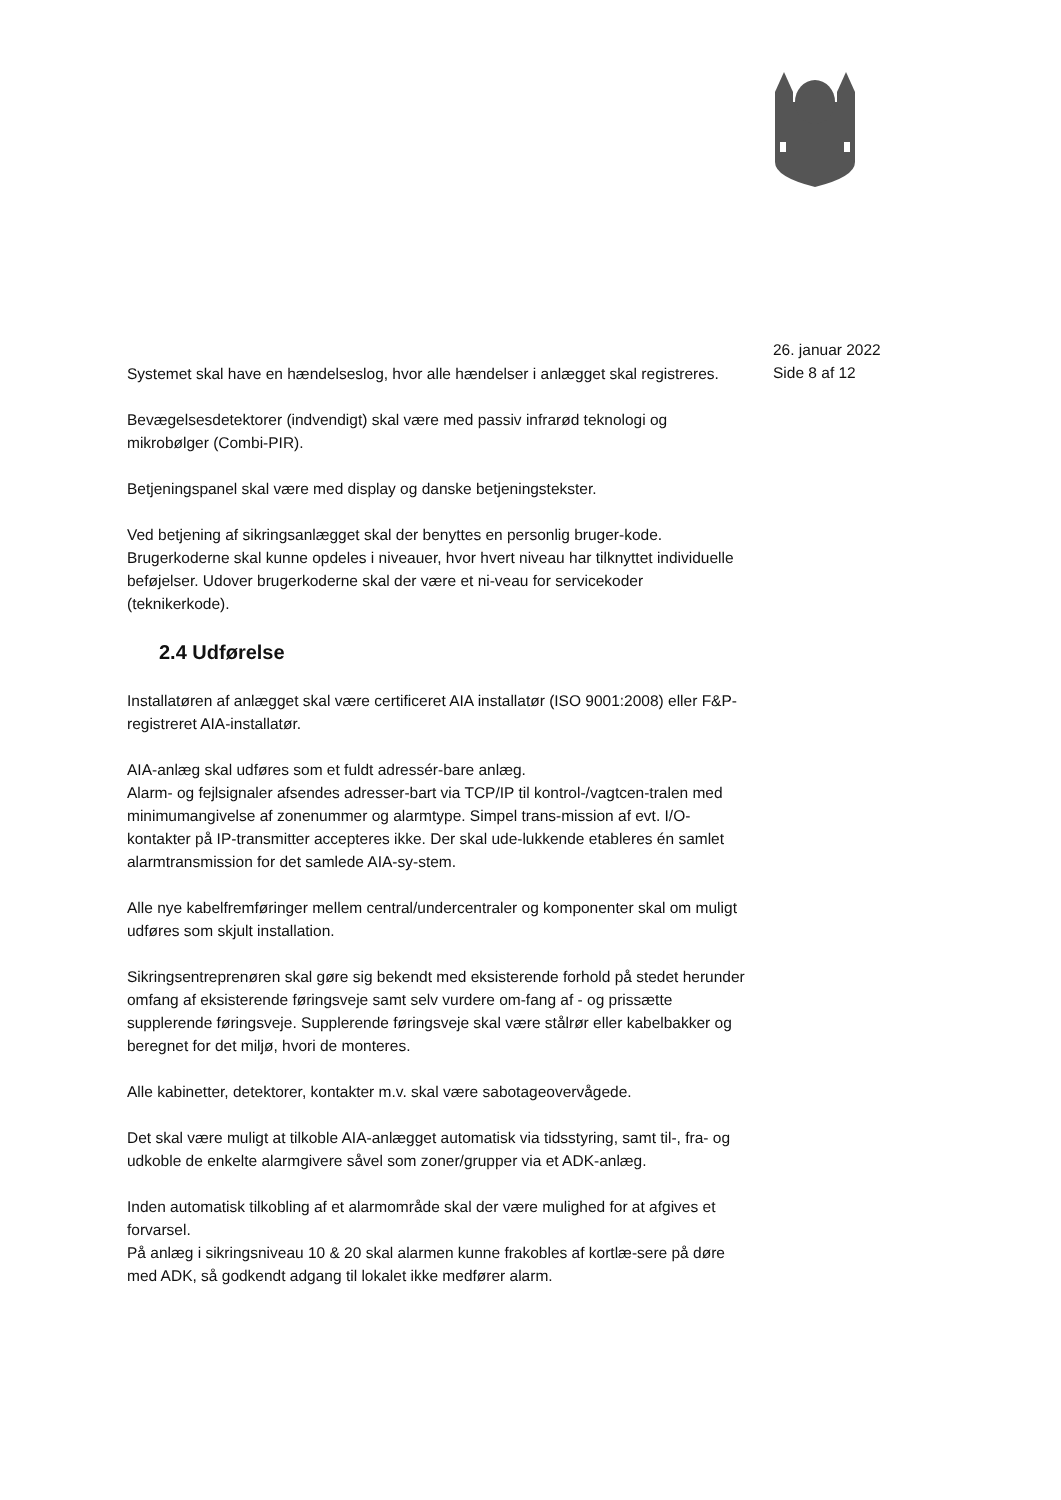26. januar 2022
Side 8 af 12
Systemet skal have en hændelseslog, hvor alle hændelser i anlægget skal registreres.
Bevægelsesdetektorer (indvendigt) skal være med passiv infrarød teknologi og mikrobølger (Combi-PIR).
Betjeningspanel skal være med display og danske betjeningstekster.
Ved betjening af sikringsanlægget skal der benyttes en personlig bruger-kode. Brugerkoderne skal kunne opdeles i niveauer, hvor hvert niveau har tilknyttet individuelle beføjelser. Udover brugerkoderne skal der være et ni-veau for servicekoder (teknikerkode).
2.4 Udførelse
Installatøren af anlægget skal være certificeret AIA installatør (ISO 9001:2008) eller F&P-registreret AIA-installatør.
AIA-anlæg skal udføres som et fuldt adressér-bare anlæg.
Alarm- og fejlsignaler afsendes adresser-bart via TCP/IP til kontrol-/vagtcen-tralen med minimumangivelse af zonenummer og alarmtype. Simpel trans-mission af evt. I/O-kontakter på IP-transmitter accepteres ikke. Der skal ude-lukkende etableres én samlet alarmtransmission for det samlede AIA-sy-stem.
Alle nye kabelfremføringer mellem central/undercentraler og komponenter skal om muligt udføres som skjult installation.
Sikringsentreprenøren skal gøre sig bekendt med eksisterende forhold på stedet herunder omfang af eksisterende føringsveje samt selv vurdere om-fang af - og prissætte supplerende føringsveje. Supplerende føringsveje skal være stålrør eller kabelbakker og beregnet for det miljø, hvori de monteres.
Alle kabinetter, detektorer, kontakter m.v. skal være sabotageovervågede.
Det skal være muligt at tilkoble AIA-anlægget automatisk via tidsstyring, samt til-, fra- og udkoble de enkelte alarmgivere såvel som zoner/grupper via et ADK-anlæg.
Inden automatisk tilkobling af et alarmområde skal der være mulighed for at afgives et forvarsel.
På anlæg i sikringsniveau 10 & 20 skal alarmen kunne frakobles af kortlæ-sere på døre med ADK, så godkendt adgang til lokalet ikke medfører alarm.